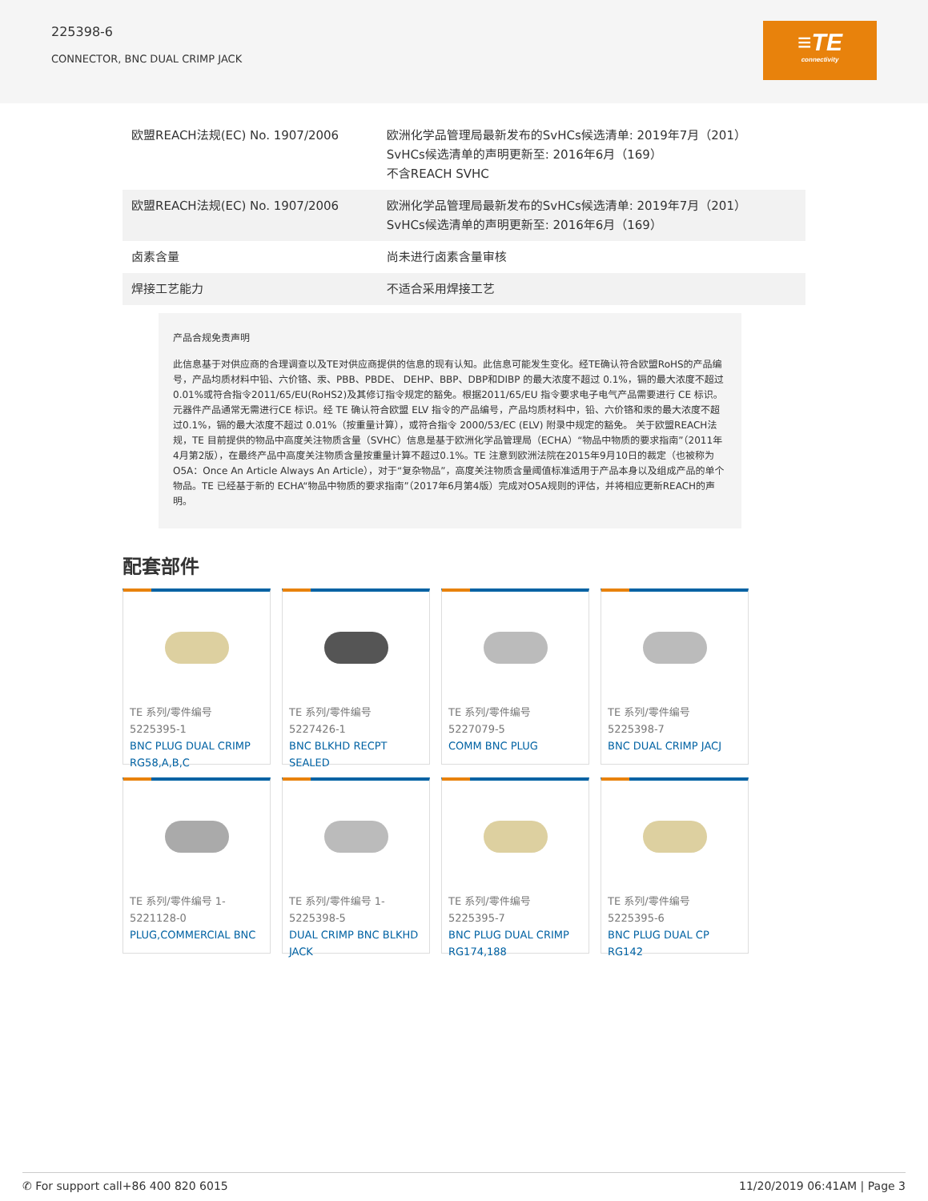225398-6
CONNECTOR, BNC DUAL CRIMP JACK
≡TE
connectivity
| 欧盟REACH法规(EC) No. 1907/2006 | 欧洲化学品管理局最新发布的SvHCs候选清单: 2019年7月（201） SvHCs候选清单的声明更新至: 2016年6月（169） 不含REACH SVHC |
| 欧盟REACH法规(EC) No. 1907/2006 | 欧洲化学品管理局最新发布的SvHCs候选清单: 2019年7月（201） SvHCs候选清单的声明更新至: 2016年6月（169） |
| 卤素含量 | 尚未进行卤素含量审核 |
| 焊接工艺能力 | 不适合采用焊接工艺 |
产品合规免责声明
此信息基于对供应商的合理调查以及TE对供应商提供的信息的现有认知。此信息可能发生变化。经TE确认符合欧盟RoHS的产品编号，产品均质材料中铅、六价铬、汞、PBB、PBDE、 DEHP、BBP、DBP和DIBP 的最大浓度不超过 0.1%，镉的最大浓度不超过 0.01%或符合指令2011/65/EU(RoHS2)及其修订指令规定的豁免。根据2011/65/EU 指令要求电子电气产品需要进行 CE 标识。元器件产品通常无需进行CE 标识。经 TE 确认符合欧盟 ELV 指令的产品编号，产品均质材料中，铅、六价铬和汞的最大浓度不超过0.1%，镉的最大浓度不超过 0.01%（按重量计算），或符合指令 2000/53/EC (ELV) 附录中规定的豁免。 关于欧盟REACH法规，TE 目前提供的物品中高度关注物质含量（SVHC）信息是基于欧洲化学品管理局（ECHA）“物品中物质的要求指南”（2011年4月第2版），在最终产品中高度关注物质含量按重量计算不超过0.1%。TE 注意到欧洲法院在2015年9月10日的裁定（也被称为O5A：Once An Article Always An Article），对于“复杂物品”，高度关注物质含量阈值标准适用于产品本身以及组成产品的单个物品。TE 已经基于新的 ECHA“物品中物质的要求指南”（2017年6月第4版）完成对O5A规则的评估，并将相应更新REACH的声明。
配套部件
TE 系列/零件编号 5225395-1
BNC PLUG DUAL CRIMP RG58,A,B,C
TE 系列/零件编号 5227426-1
BNC BLKHD RECPT SEALED
TE 系列/零件编号 5227079-5
COMM BNC PLUG
TE 系列/零件编号 5225398-7
BNC DUAL CRIMP JACJ
TE 系列/零件编号 1-5221128-0
PLUG,COMMERCIAL BNC
TE 系列/零件编号 1-5225398-5
DUAL CRIMP BNC BLKHD JACK
TE 系列/零件编号 5225395-7
BNC PLUG DUAL CRIMP RG174,188
TE 系列/零件编号 5225395-6
BNC PLUG DUAL CP RG142
✆ For support call+86 400 820 6015 11/20/2019 06:41AM | Page 3